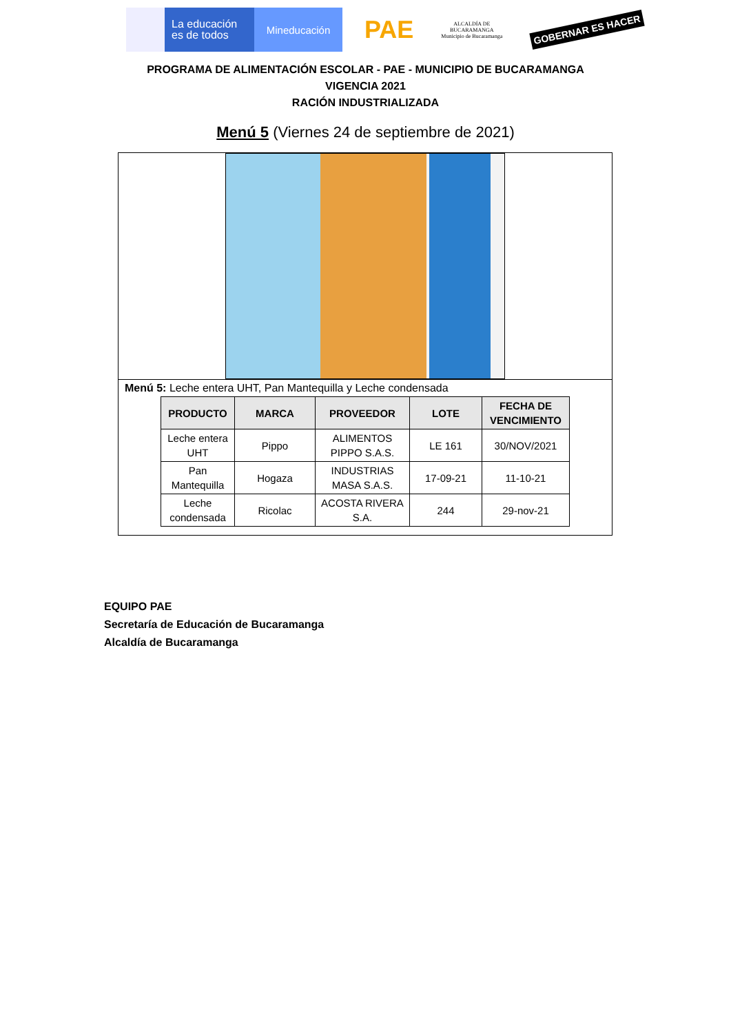La educación es de todos
Mineducación
PAE
ALCALDÍA DE
BUCARAMANGA
Municipio de Bucaramanga
GOBERNAR ES HACER
PROGRAMA DE ALIMENTACIÓN ESCOLAR - PAE - MUNICIPIO DE BUCARAMANGA
VIGENCIA 2021
RACIÓN INDUSTRIALIZADA
Menú 5 (Viernes 24 de septiembre de 2021)
Menú 5: Leche entera UHT, Pan Mantequilla y Leche condensada
| PRODUCTO | MARCA | PROVEEDOR | LOTE | FECHA DE VENCIMIENTO |
| --- | --- | --- | --- | --- |
| Leche entera UHT | Pippo | ALIMENTOS PIPPO S.A.S. | LE 161 | 30/NOV/2021 |
| Pan Mantequilla | Hogaza | INDUSTRIAS MASA S.A.S. | 17-09-21 | 11-10-21 |
| Leche condensada | Ricolac | ACOSTA RIVERA S.A. | 244 | 29-nov-21 |
EQUIPO PAE
Secretaría de Educación de Bucaramanga
Alcaldía de Bucaramanga